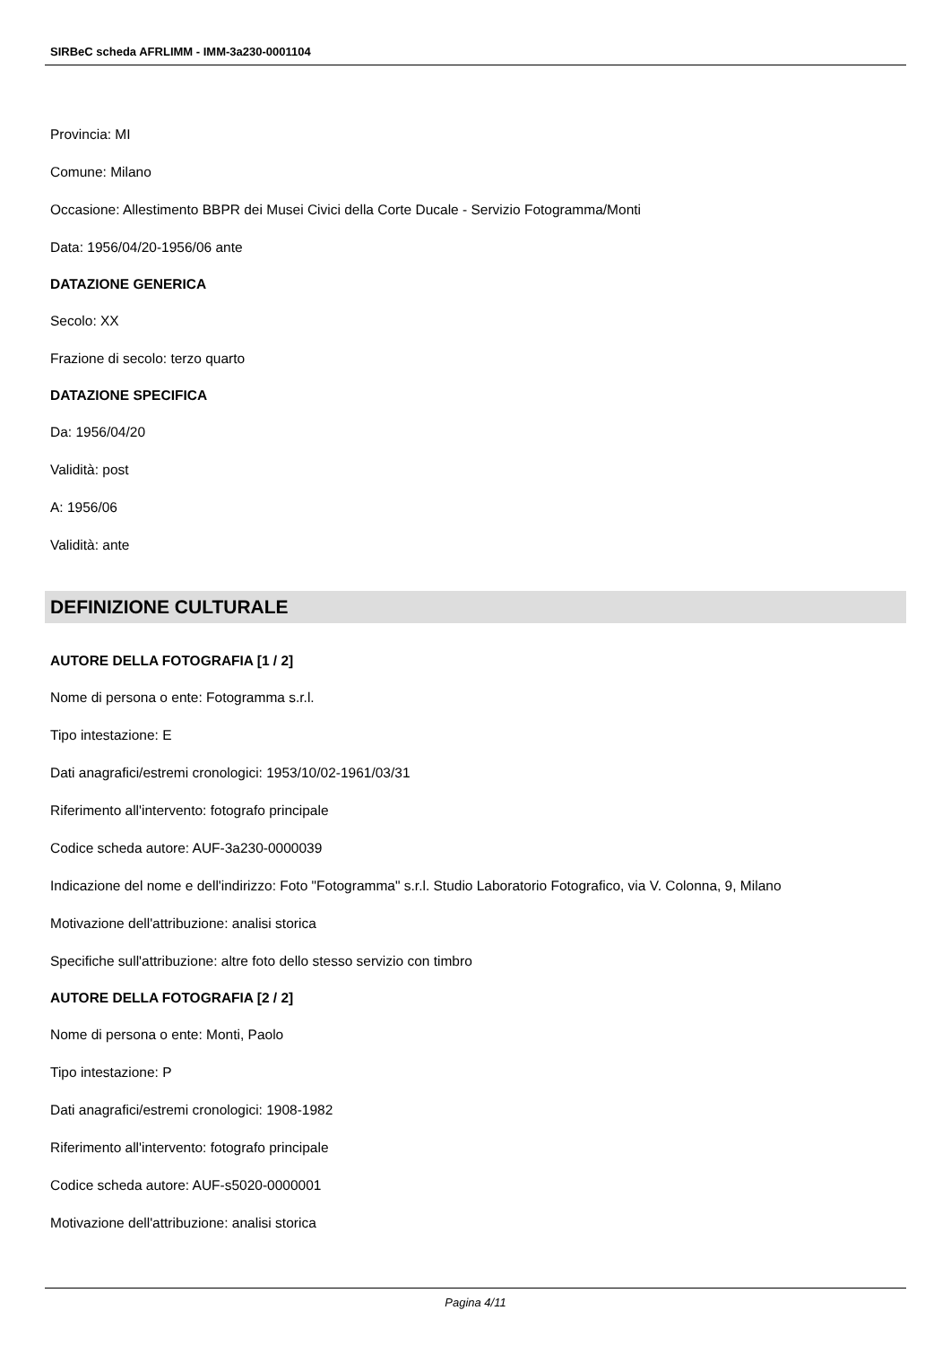SIRBeC scheda AFRLIMM - IMM-3a230-0001104
Provincia: MI
Comune: Milano
Occasione: Allestimento BBPR dei Musei Civici della Corte Ducale - Servizio Fotogramma/Monti
Data: 1956/04/20-1956/06 ante
DATAZIONE GENERICA
Secolo: XX
Frazione di secolo: terzo quarto
DATAZIONE SPECIFICA
Da: 1956/04/20
Validità: post
A: 1956/06
Validità: ante
DEFINIZIONE CULTURALE
AUTORE DELLA FOTOGRAFIA [1 / 2]
Nome di persona o ente: Fotogramma s.r.l.
Tipo intestazione: E
Dati anagrafici/estremi cronologici: 1953/10/02-1961/03/31
Riferimento all'intervento: fotografo principale
Codice scheda autore: AUF-3a230-0000039
Indicazione del nome e dell'indirizzo: Foto "Fotogramma" s.r.l. Studio Laboratorio Fotografico, via V. Colonna, 9, Milano
Motivazione dell'attribuzione: analisi storica
Specifiche sull'attribuzione: altre foto dello stesso servizio con timbro
AUTORE DELLA FOTOGRAFIA [2 / 2]
Nome di persona o ente: Monti, Paolo
Tipo intestazione: P
Dati anagrafici/estremi cronologici: 1908-1982
Riferimento all'intervento: fotografo principale
Codice scheda autore: AUF-s5020-0000001
Motivazione dell'attribuzione: analisi storica
Pagina 4/11